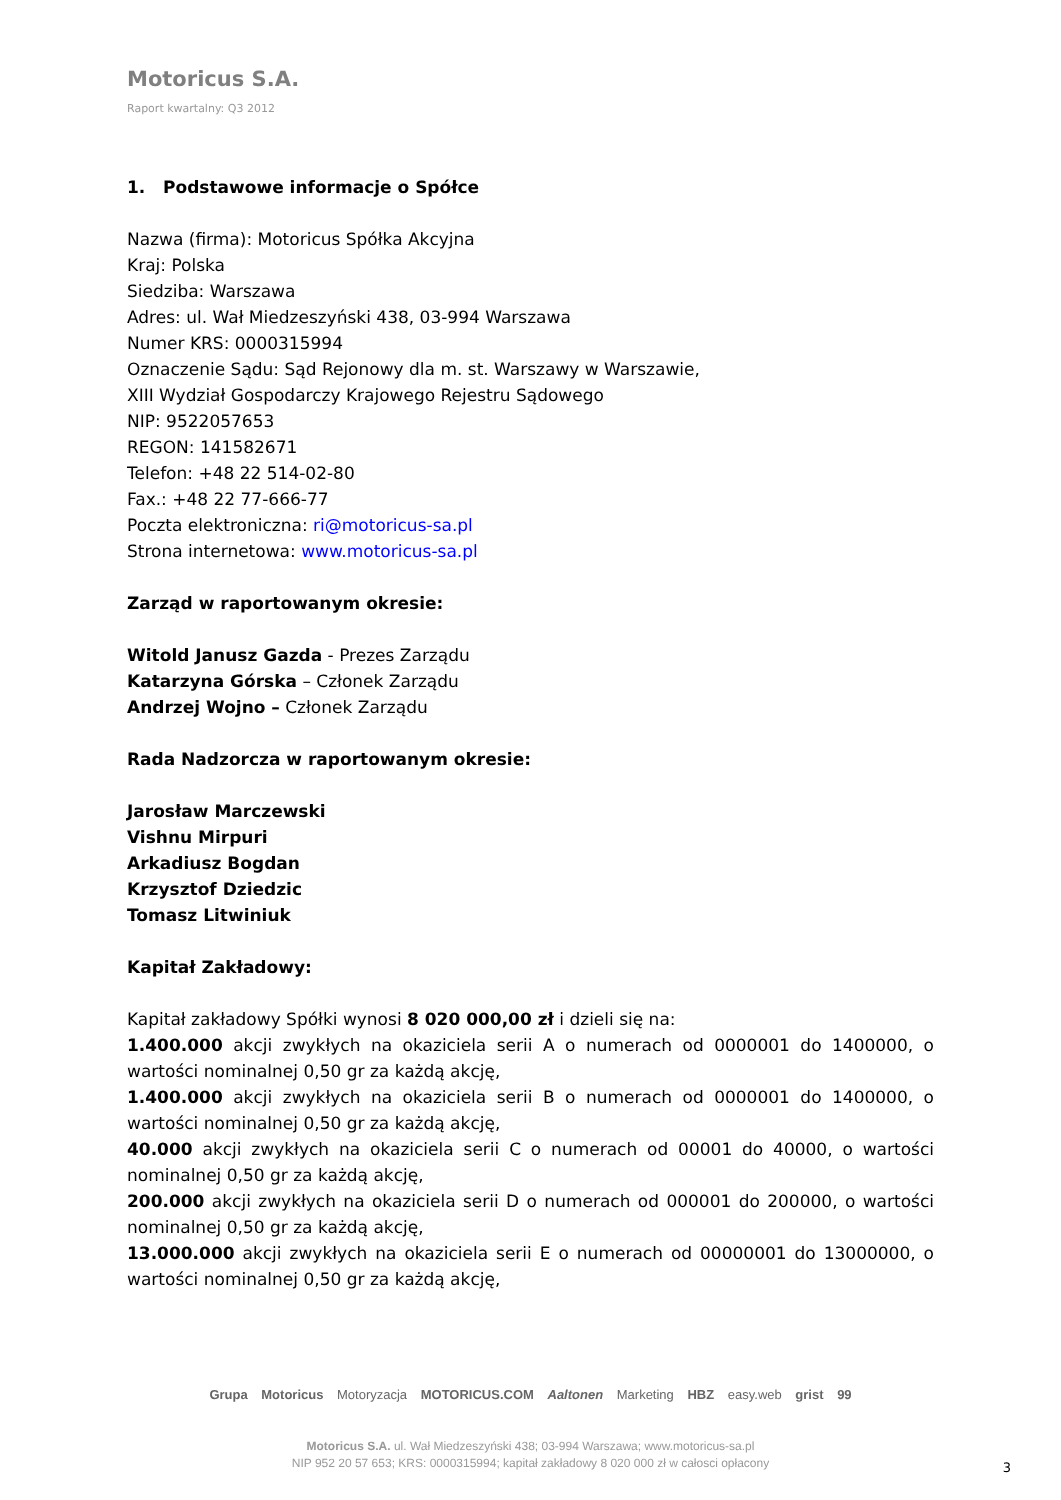Motoricus S.A.
Raport kwartalny: Q3 2012
1. Podstawowe informacje o Spółce
Nazwa (firma): Motoricus Spółka Akcyjna
Kraj: Polska
Siedziba: Warszawa
Adres: ul. Wał Miedzeszyński 438, 03-994 Warszawa
Numer KRS: 0000315994
Oznaczenie Sądu: Sąd Rejonowy dla m. st. Warszawy w Warszawie,
XIII Wydział Gospodarczy Krajowego Rejestru Sądowego
NIP: 9522057653
REGON: 141582671
Telefon: +48 22 514-02-80
Fax.: +48 22 77-666-77
Poczta elektroniczna: ri@motoricus-sa.pl
Strona internetowa: www.motoricus-sa.pl
Zarząd w raportowanym okresie:
Witold Janusz Gazda - Prezes Zarządu
Katarzyna Górska – Członek Zarządu
Andrzej Wojno – Członek Zarządu
Rada Nadzorcza w raportowanym okresie:
Jarosław Marczewski
Vishnu Mirpuri
Arkadiusz Bogdan
Krzysztof Dziedzic
Tomasz Litwiniuk
Kapitał Zakładowy:
Kapitał zakładowy Spółki wynosi 8 020 000,00 zł i dzieli się na:
1.400.000 akcji zwykłych na okaziciela serii A o numerach od 0000001 do 1400000, o wartości nominalnej 0,50 gr za każdą akcję,
1.400.000 akcji zwykłych na okaziciela serii B o numerach od 0000001 do 1400000, o wartości nominalnej 0,50 gr za każdą akcję,
40.000 akcji zwykłych na okaziciela serii C o numerach od 00001 do 40000, o wartości nominalnej 0,50 gr za każdą akcję,
200.000 akcji zwykłych na okaziciela serii D o numerach od 000001 do 200000, o wartości nominalnej 0,50 gr za każdą akcję,
13.000.000 akcji zwykłych na okaziciela serii E o numerach od 00000001 do 13000000, o wartości nominalnej 0,50 gr za każdą akcję,
Grupa Motoricus Motoryzacja MOTORICUS.COM Aaltonen Marketing HBZ easy.web grist 99
Motoricus S.A. ul. Wał Miedzeszyński 438; 03-994 Warszawa; www.motoricus-sa.pl
NIP 952 20 57 653; KRS: 0000315994; kapitał zakładowy 8 020 000 zł w całosci opłacony
3